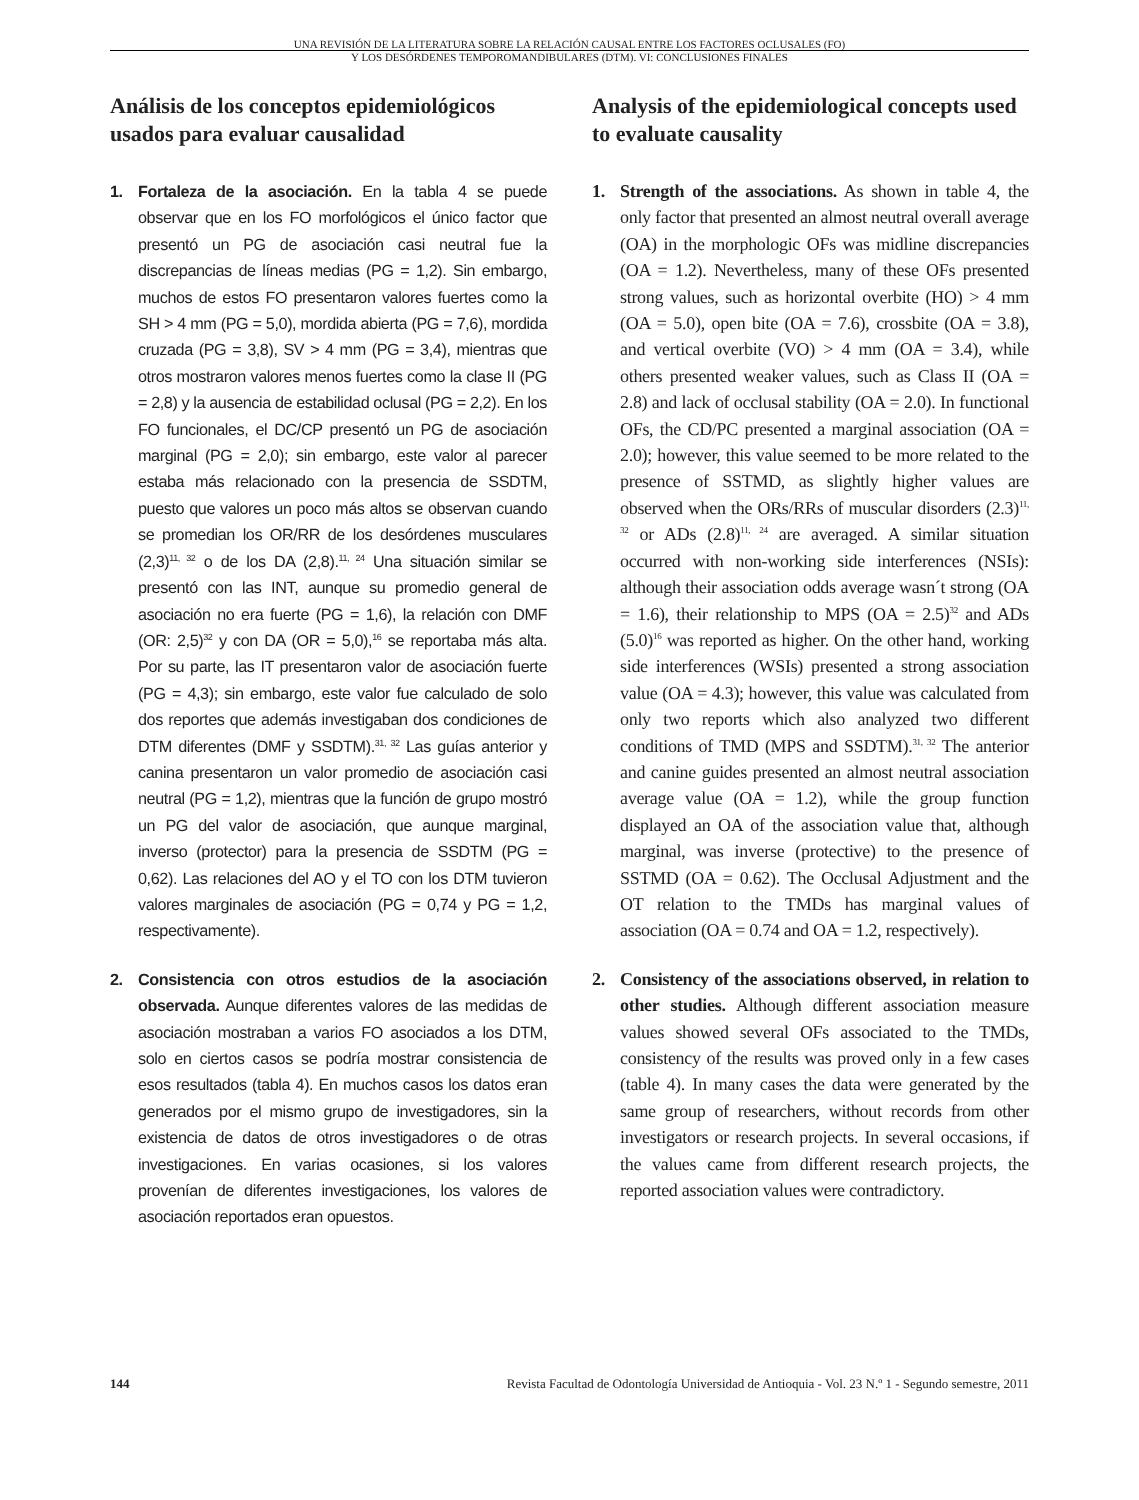UNA REVISIÓN DE LA LITERATURA SOBRE LA RELACIÓN CAUSAL ENTRE LOS FACTORES OCLUSALES (FO)
Y LOS DESÓRDENES TEMPOROMANDIBULARES (DTM). VI: CONCLUSIONES FINALES
Análisis de los conceptos epidemiológicos usados para evaluar causalidad
1. Fortaleza de la asociación. En la tabla 4 se puede observar que en los FO morfológicos el único factor que presentó un PG de asociación casi neutral fue la discrepancias de líneas medias (PG = 1,2). Sin embargo, muchos de estos FO presentaron valores fuertes como la SH > 4 mm (PG = 5,0), mordida abierta (PG = 7,6), mordida cruzada (PG = 3,8), SV > 4 mm (PG = 3,4), mientras que otros mostraron valores menos fuertes como la clase II (PG = 2,8) y la ausencia de estabilidad oclusal (PG = 2,2). En los FO funcionales, el DC/CP presentó un PG de asociación marginal (PG = 2,0); sin embargo, este valor al parecer estaba más relacionado con la presencia de SSDTM, puesto que valores un poco más altos se observan cuando se promedian los OR/RR de los desórdenes musculares (2,3)<sup>11, 32</sup> o de los DA (2,8).<sup>11, 24</sup> Una situación similar se presentó con las INT, aunque su promedio general de asociación no era fuerte (PG = 1,6), la relación con DMF (OR: 2,5)<sup>32</sup> y con DA (OR = 5,0),<sup>16</sup> se reportaba más alta. Por su parte, las IT presentaron valor de asociación fuerte (PG = 4,3); sin embargo, este valor fue calculado de solo dos reportes que además investigaban dos condiciones de DTM diferentes (DMF y SSDTM).<sup>31, 32</sup> Las guías anterior y canina presentaron un valor promedio de asociación casi neutral (PG = 1,2), mientras que la función de grupo mostró un PG del valor de asociación, que aunque marginal, inverso (protector) para la presencia de SSDTM (PG = 0,62). Las relaciones del AO y el TO con los DTM tuvieron valores marginales de asociación (PG = 0,74 y PG = 1,2, respectivamente).
2. Consistencia con otros estudios de la asociación observada. Aunque diferentes valores de las medidas de asociación mostraban a varios FO asociados a los DTM, solo en ciertos casos se podría mostrar consistencia de esos resultados (tabla 4). En muchos casos los datos eran generados por el mismo grupo de investigadores, sin la existencia de datos de otros investigadores o de otras investigaciones. En varias ocasiones, si los valores provenían de diferentes investigaciones, los valores de asociación reportados eran opuestos.
Analysis of the epidemiological concepts used to evaluate causality
1. Strength of the associations. As shown in table 4, the only factor that presented an almost neutral overall average (OA) in the morphologic OFs was midline discrepancies (OA = 1.2). Nevertheless, many of these OFs presented strong values, such as horizontal overbite (HO) > 4 mm (OA = 5.0), open bite (OA = 7.6), crossbite (OA = 3.8), and vertical overbite (VO) > 4 mm (OA = 3.4), while others presented weaker values, such as Class II (OA = 2.8) and lack of occlusal stability (OA = 2.0). In functional OFs, the CD/PC presented a marginal association (OA = 2.0); however, this value seemed to be more related to the presence of SSTMD, as slightly higher values are observed when the ORs/RRs of muscular disorders (2.3)<sup>11, 32</sup> or ADs (2.8)<sup>11, 24</sup> are averaged. A similar situation occurred with non-working side interferences (NSIs): although their association odds average wasn´t strong (OA = 1.6), their relationship to MPS (OA = 2.5)<sup>32</sup> and ADs (5.0)<sup>16</sup> was reported as higher. On the other hand, working side interferences (WSIs) presented a strong association value (OA = 4.3); however, this value was calculated from only two reports which also analyzed two different conditions of TMD (MPS and SSDTM).<sup>31, 32</sup> The anterior and canine guides presented an almost neutral association average value (OA = 1.2), while the group function displayed an OA of the association value that, although marginal, was inverse (protective) to the presence of SSTMD (OA = 0.62). The Occlusal Adjustment and the OT relation to the TMDs has marginal values of association (OA = 0.74 and OA = 1.2, respectively).
2. Consistency of the associations observed, in relation to other studies. Although different association measure values showed several OFs associated to the TMDs, consistency of the results was proved only in a few cases (table 4). In many cases the data were generated by the same group of researchers, without records from other investigators or research projects. In several occasions, if the values came from different research projects, the reported association values were contradictory.
144 Revista Facultad de Odontología Universidad de Antioquia - Vol. 23 N.º 1 - Segundo semestre, 2011